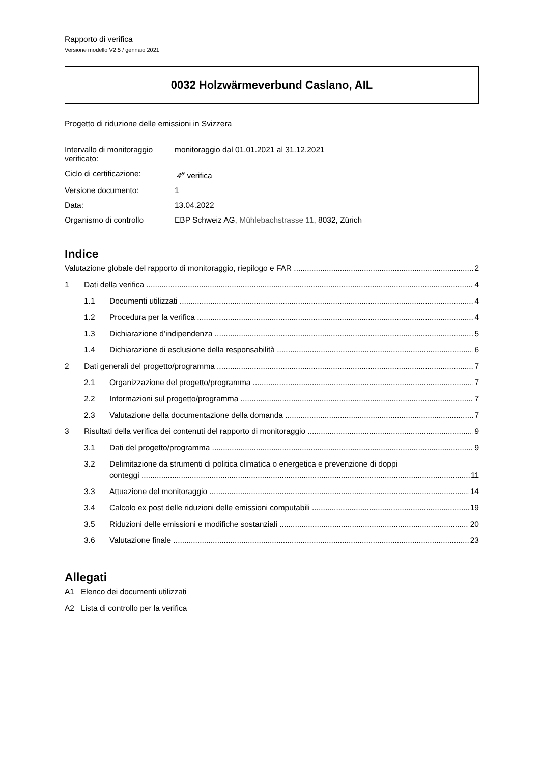Rapporto di verifica
Versione modello V2.5 / gennaio 2021
0032 Holzwärmeverbund Caslano, AIL
Progetto di riduzione delle emissioni in Svizzera
| Intervallo di monitoraggio verificato: | monitoraggio dal 01.01.2021 al 31.12.2021 |
| Ciclo di certificazione: | 4<sup>a</sup> verifica |
| Versione documento: | 1 |
| Data: | 13.04.2022 |
| Organismo di controllo | EBP Schweiz AG, Mühlebachstrasse 11 , 8032, Zürich |
Indice
Valutazione globale del rapporto di monitoraggio, riepilogo e FAR 2
1 Dati della verifica 4
1.1 Documenti utilizzati 4
1.2 Procedura per la verifica 4
1.3 Dichiarazione d’indipendenza 5
1.4 Dichiarazione di esclusione della responsabilità 6
2 Dati generali del progetto/programma 7
2.1 Organizzazione del progetto/programma 7
2.2 Informazioni sul progetto/programma 7
2.3 Valutazione della documentazione della domanda 7
3 Risultati della verifica dei contenuti del rapporto di monitoraggio 9
3.1 Dati del progetto/programma 9
3.2 Delimitazione da strumenti di politica climatica o energetica e prevenzione di doppi
conteggi 11
3.3 Attuazione del monitoraggio 14
3.4 Calcolo ex post delle riduzioni delle emissioni computabili 19
3.5 Riduzioni delle emissioni e modifiche sostanziali 20
3.6 Valutazione finale 23
Allegati
A1 Elenco dei documenti utilizzati
A2 Lista di controllo per la verifica